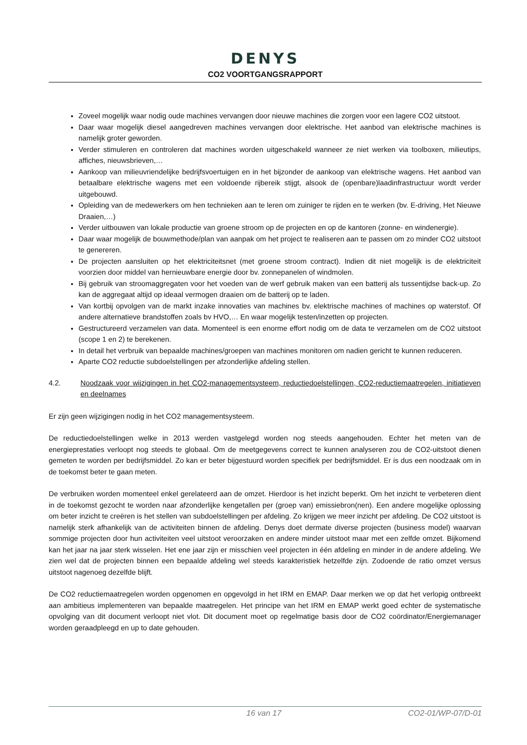DENYS
CO2 VOORTGANGSRAPPORT
Zoveel mogelijk waar nodig oude machines vervangen door nieuwe machines die zorgen voor een lagere CO2 uitstoot.
Daar waar mogelijk diesel aangedreven machines vervangen door elektrische. Het aanbod van elektrische machines is namelijk groter geworden.
Verder stimuleren en controleren dat machines worden uitgeschakeld wanneer ze niet werken via toolboxen, milieutips, affiches, nieuwsbrieven,…
Aankoop van milieuvriendelijke bedrijfsvoertuigen en in het bijzonder de aankoop van elektrische wagens. Het aanbod van betaalbare elektrische wagens met een voldoende rijbereik stijgt, alsook de (openbare)laadinfrastructuur wordt verder uitgebouwd.
Opleiding van de medewerkers om hen technieken aan te leren om zuiniger te rijden en te werken (bv. E-driving, Het Nieuwe Draaien,…)
Verder uitbouwen van lokale productie van groene stroom op de projecten en op de kantoren (zonne- en windenergie).
Daar waar mogelijk de bouwmethode/plan van aanpak om het project te realiseren aan te passen om zo minder CO2 uitstoot te genereren.
De projecten aansluiten op het elektriciteitsnet (met groene stroom contract). Indien dit niet mogelijk is de elektriciteit voorzien door middel van hernieuwbare energie door bv. zonnepanelen of windmolen.
Bij gebruik van stroomaggregaten voor het voeden van de werf gebruik maken van een batterij als tussentijdse back-up. Zo kan de aggregaat altijd op ideaal vermogen draaien om de batterij op te laden.
Van kortbij opvolgen van de markt inzake innovaties van machines bv. elektrische machines of machines op waterstof. Of andere alternatieve brandstoffen zoals bv HVO,… En waar mogelijk testen/inzetten op projecten.
Gestructureerd verzamelen van data. Momenteel is een enorme effort nodig om de data te verzamelen om de CO2 uitstoot (scope 1 en 2) te berekenen.
In detail het verbruik van bepaalde machines/groepen van machines monitoren om nadien gericht te kunnen reduceren.
Aparte CO2 reductie subdoelstellingen per afzonderlijke afdeling stellen.
4.2. Noodzaak voor wijzigingen in het CO2-managementsysteem, reductiedoelstellingen, CO2-reductiemaatregelen, initiatieven en deelnames
Er zijn geen wijzigingen nodig in het CO2 managementsysteem.
De reductiedoelstellingen welke in 2013 werden vastgelegd worden nog steeds aangehouden. Echter het meten van de energieprestaties verloopt nog steeds te globaal. Om de meetgegevens correct te kunnen analyseren zou de CO2-uitstoot dienen gemeten te worden per bedrijfsmiddel. Zo kan er beter bijgestuurd worden specifiek per bedrijfsmiddel. Er is dus een noodzaak om in de toekomst beter te gaan meten.
De verbruiken worden momenteel enkel gerelateerd aan de omzet. Hierdoor is het inzicht beperkt. Om het inzicht te verbeteren dient in de toekomst gezocht te worden naar afzonderlijke kengetallen per (groep van) emissiebron(nen). Een andere mogelijke oplossing om beter inzicht te creëren is het stellen van subdoelstellingen per afdeling. Zo krijgen we meer inzicht per afdeling. De CO2 uitstoot is namelijk sterk afhankelijk van de activiteiten binnen de afdeling. Denys doet dermate diverse projecten (business model) waarvan sommige projecten door hun activiteiten veel uitstoot veroorzaken en andere minder uitstoot maar met een zelfde omzet. Bijkomend kan het jaar na jaar sterk wisselen. Het ene jaar zijn er misschien veel projecten in één afdeling en minder in de andere afdeling. We zien wel dat de projecten binnen een bepaalde afdeling wel steeds karakteristiek hetzelfde zijn. Zodoende de ratio omzet versus uitstoot nagenoeg dezelfde blijft.
De CO2 reductiemaatregelen worden opgenomen en opgevolgd in het IRM en EMAP. Daar merken we op dat het verlopig ontbreekt aan ambitieus implementeren van bepaalde maatregelen. Het principe van het IRM en EMAP werkt goed echter de systematische opvolging van dit document verloopt niet vlot. Dit document moet op regelmatige basis door de CO2 coördinator/Energiemanager worden geraadpleegd en up to date gehouden.
16 van 17 CO2-01/WP-07/D-01